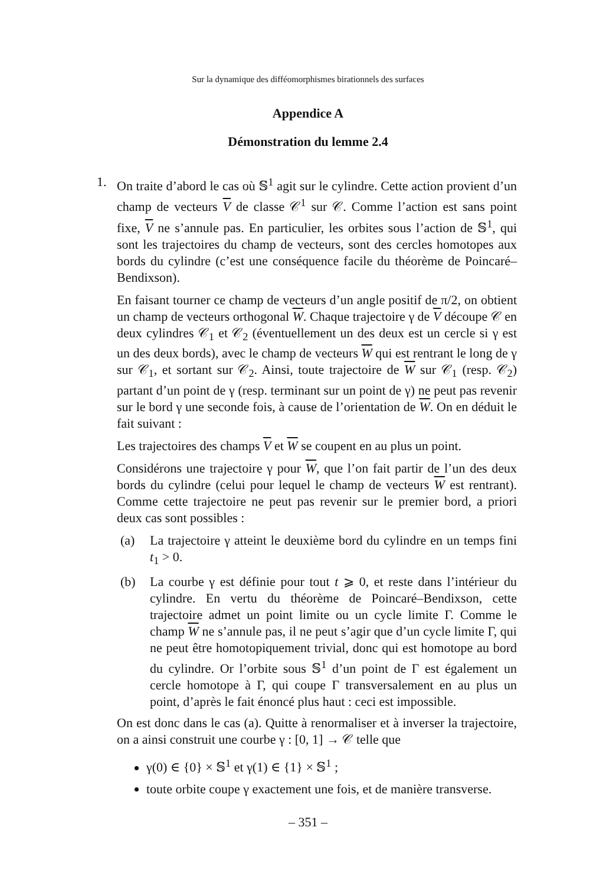Sur la dynamique des difféomorphismes birationnels des surfaces
Appendice A
Démonstration du lemme 2.4
1. On traite d’abord le cas où 𝕊<sup>1</sup> agit sur le cylindre. Cette action provient d’un champ de vecteurs V de classe 𝒞<sup>1</sup> sur 𝒞. Comme l’action est sans point fixe, V ne s’annule pas. En particulier, les orbites sous l’action de 𝕊<sup>1</sup>, qui sont les trajectoires du champ de vecteurs, sont des cercles homotopes aux bords du cylindre (c’est une conséquence facile du théorème de Poincaré–Bendixson).
En faisant tourner ce champ de vecteurs d’un angle positif de π/2, on obtient un champ de vecteurs orthogonal W. Chaque trajectoire γ de V découpe 𝒞 en deux cylindres 𝒞<sub>1</sub> et 𝒞<sub>2</sub> (éventuellement un des deux est un cercle si γ est un des deux bords), avec le champ de vecteurs W qui est rentrant le long de γ sur 𝒞<sub>1</sub>, et sortant sur 𝒞<sub>2</sub>. Ainsi, toute trajectoire de W sur 𝒞<sub>1</sub> (resp. 𝒞<sub>2</sub>) partant d’un point de γ (resp. terminant sur un point de γ) ne peut pas revenir sur le bord γ une seconde fois, à cause de l’orientation de W. On en déduit le fait suivant :
Les trajectoires des champs V et W se coupent en au plus un point.
Considérons une trajectoire γ pour W, que l’on fait partir de l’un des deux bords du cylindre (celui pour lequel le champ de vecteurs W est rentrant). Comme cette trajectoire ne peut pas revenir sur le premier bord, a priori deux cas sont possibles :
(a) La trajectoire γ atteint le deuxième bord du cylindre en un temps fini t<sub>1</sub> > 0.
(b) La courbe γ est définie pour tout t ⩾ 0, et reste dans l’intérieur du cylindre. En vertu du théorème de Poincaré–Bendixson, cette trajectoire admet un point limite ou un cycle limite Γ. Comme le champ W ne s’annule pas, il ne peut s’agir que d’un cycle limite Γ, qui ne peut être homotopiquement trivial, donc qui est homotope au bord du cylindre. Or l’orbite sous 𝕊<sup>1</sup> d’un point de Γ est également un cercle homotope à Γ, qui coupe Γ transversalement en au plus un point, d’après le fait énoncé plus haut : ceci est impossible.
On est donc dans le cas (a). Quitte à renormaliser et à inverser la trajectoire, on a ainsi construit une courbe γ : [0, 1] → 𝒞 telle que
γ(0) ∈ {0} × 𝕊<sup>1</sup> et γ(1) ∈ {1} × 𝕊<sup>1</sup> ;
toute orbite coupe γ exactement une fois, et de manière transverse.
– 351 –